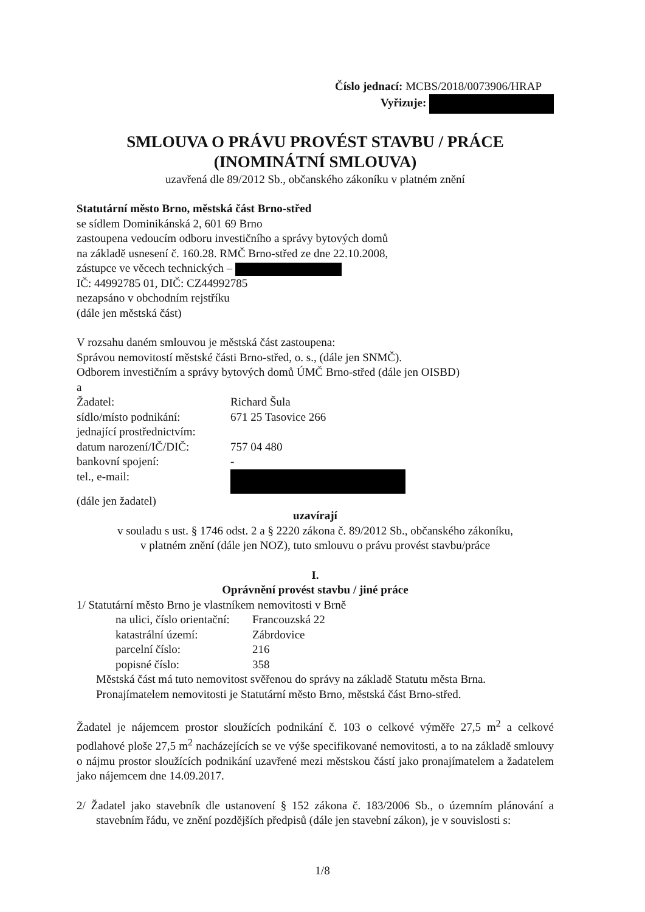Číslo jednací: MCBS/2018/0073906/HRAP
Vyřizuje:
SMLOUVA O PRÁVU PROVÉST STAVBU / PRÁCE
(INOMINÁTNÍ SMLOUVA)
uzavřená dle 89/2012 Sb., občanského zákoníku v platném znění
Statutární město Brno, městská část Brno-střed
se sídlem Dominikánská 2, 601 69 Brno
zastoupena vedoucím odboru investičního a správy bytových domů
na základě usnesení č. 160.28. RMČ Brno-střed ze dne 22.10.2008,
zástupce ve věcech technických –
IČ: 44992785 01, DIČ: CZ44992785
nezapsáno v obchodním rejstříku
(dále jen městská část)
V rozsahu daném smlouvou je městská část zastoupena:
Správou nemovitostí městské části Brno-střed, o. s., (dále jen SNMČ).
Odborem investičním a správy bytových domů ÚMČ Brno-střed (dále jen OISBD)
a
Žadatel: Richard Šula
sídlo/místo podnikání: 671 25 Tasovice 266
jednající prostřednictvím:
datum narození/IČ/DIČ: 757 04 480
bankovní spojení: -
tel., e-mail:
(dále jen žadatel)
uzavírají
v souladu s ust. § 1746 odst. 2 a § 2220 zákona č. 89/2012 Sb., občanského zákoníku,
v platném znění (dále jen NOZ), tuto smlouvu o právu provést stavbu/práce
I.
Oprávnění provést stavbu / jiné práce
1/ Statutární město Brno je vlastníkem nemovitosti v Brně
na ulici, číslo orientační: Francouzská 22
katastrální území: Zábrdovice
parcelní číslo: 216
popisné číslo: 358
Městská část má tuto nemovitost svěřenou do správy na základě Statutu města Brna.
Pronajímatelem nemovitosti je Statutární město Brno, městská část Brno-střed.
Žadatel je nájemcem prostor sloužících podnikání č. 103 o celkové výměře 27,5 m<sup>2</sup> a celkové podlahové ploše 27,5 m<sup>2</sup> nacházejících se ve výše specifikované nemovitosti, a to na základě smlouvy o nájmu prostor sloužících podnikání uzavřené mezi městskou částí jako pronajímatelem a žadatelem jako nájemcem dne 14.09.2017.
2/ Žadatel jako stavebník dle ustanovení § 152 zákona č. 183/2006 Sb., o územním plánování a stavebním řádu, ve znění pozdějších předpisů (dále jen stavební zákon), je v souvislosti s:
1/8